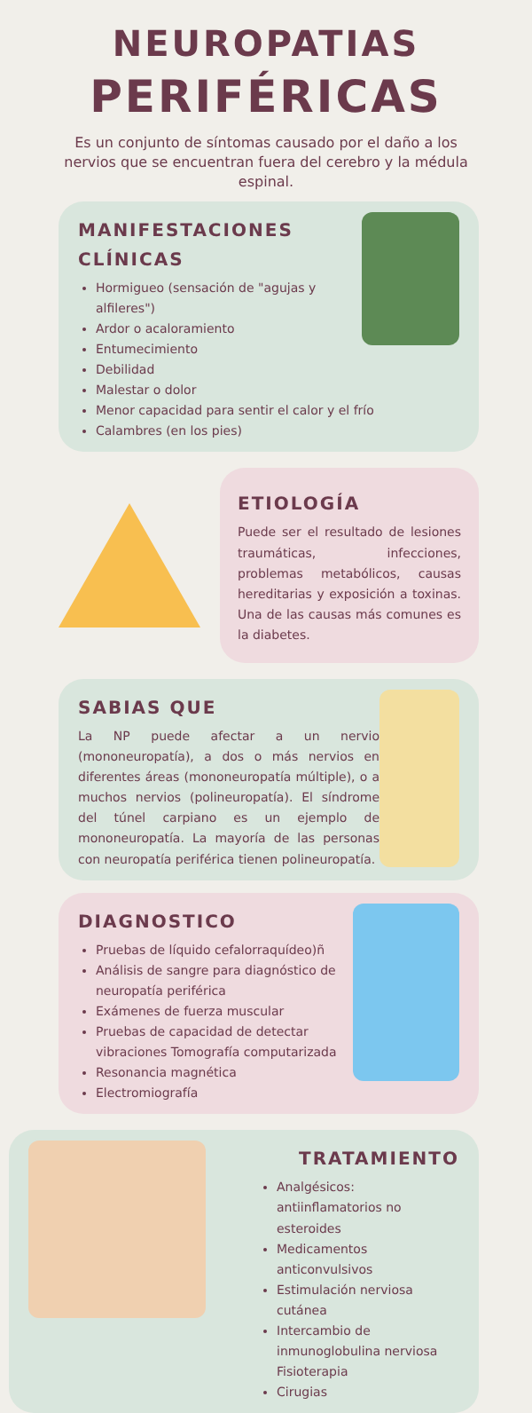NEUROPATIAS
PERIFÉRICAS
Es un conjunto de síntomas causado por el daño a los nervios que se encuentran fuera del cerebro y la médula espinal.
MANIFESTACIONES CLÍNICAS
Hormigueo (sensación de "agujas y alfileres")
Ardor o acaloramiento
Entumecimiento
Debilidad
Malestar o dolor
Menor capacidad para sentir el calor y el frío
Calambres (en los pies)
ETIOLOGÍA
Puede ser el resultado de lesiones traumáticas, infecciones, problemas metabólicos, causas hereditarias y exposición a toxinas. Una de las causas más comunes es la diabetes.
SABIAS QUE
La NP puede afectar a un nervio (mononeuropatía), a dos o más nervios en diferentes áreas (mononeuropatía múltiple), o a muchos nervios (polineuropatía). El síndrome del túnel carpiano es un ejemplo de mononeuropatía. La mayoría de las personas con neuropatía periférica tienen polineuropatía.
DIAGNOSTICO
Pruebas de líquido cefalorraquídeo)ñ
Análisis de sangre para diagnóstico de neuropatía periférica
Exámenes de fuerza muscular
Pruebas de capacidad de detectar vibraciones Tomografía computarizada
Resonancia magnética
Electromiografía
TRATAMIENTO
Analgésicos: antiinflamatorios no esteroides
Medicamentos anticonvulsivos
Estimulación nerviosa cutánea
Intercambio de inmunoglobulina nerviosa Fisioterapia
Cirugias